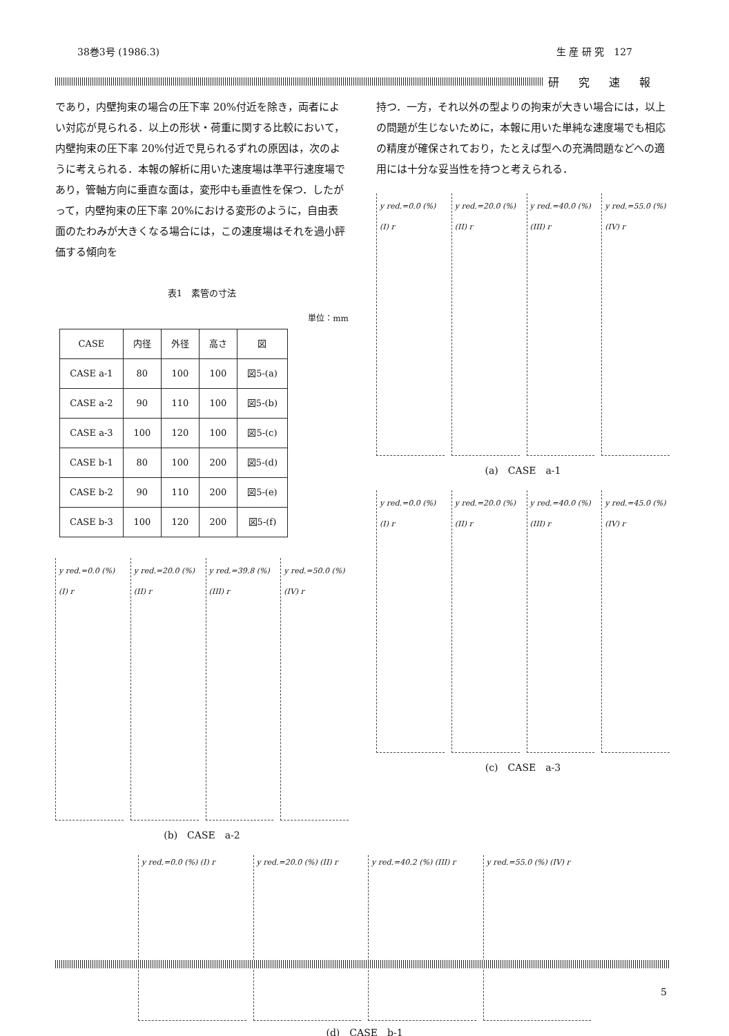38巻3号 (1986.3) 生 産 研 究　127
研究速報
であり，内壁拘束の場合の圧下率 20%付近を除き，両者によい対応が見られる．以上の形状・荷重に関する比較において，内壁拘束の圧下率 20%付近で見られるずれの原因は，次のように考えられる．本報の解析に用いた速度場は準平行速度場であり，管軸方向に垂直な面は，変形中も垂直性を保つ．したがって，内壁拘束の圧下率 20%における変形のように，自由表面のたわみが大きくなる場合には，この速度場はそれを過小評価する傾向を
表1　素管の寸法
単位：mm
| CASE | 内径 | 外径 | 高さ | 図 |
| --- | --- | --- | --- | --- |
| CASE a-1 | 80 | 100 | 100 | 図5-(a) |
| CASE a-2 | 90 | 110 | 100 | 図5-(b) |
| CASE a-3 | 100 | 120 | 100 | 図5-(c) |
| CASE b-1 | 80 | 100 | 200 | 図5-(d) |
| CASE b-2 | 90 | 110 | 200 | 図5-(e) |
| CASE b-3 | 100 | 120 | 200 | 図5-(f) |
y red.=0.0 (%) (I) r
y red.=20.0 (%) (II) r
y red.=39.8 (%) (III) r
y red.=50.0 (%) (IV) r
(b)　CASE　a-2
持つ．一方，それ以外の型よりの拘束が大きい場合には，以上の問題が生じないために，本報に用いた単純な速度場でも相応の精度が確保されており，たとえば型への充満問題などへの適用には十分な妥当性を持つと考えられる．
y red.=0.0 (%) (I) r
y red.=20.0 (%) (II) r
y red.=40.0 (%) (III) r
y red.=55.0 (%) (IV) r
(a)　CASE　a-1
y red.=0.0 (%) (I) r
y red.=20.0 (%) (II) r
y red.=40.0 (%) (III) r
y red.=45.0 (%) (IV) r
(c)　CASE　a-3
y red.=0.0 (%) (I) r y red.=20.0 (%) (II) r y red.=40.2 (%) (III) r y red.=55.0 (%) (IV) r
(d)　CASE　b-1
5